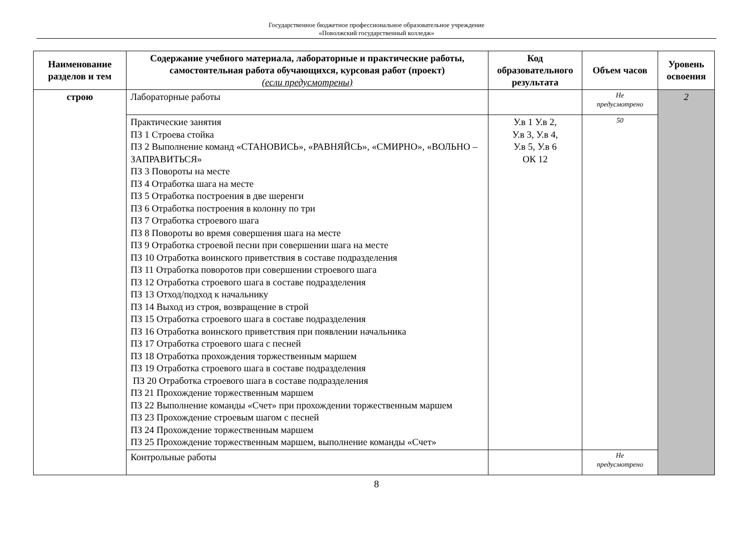Государственное бюджетное профессиональное образовательное учреждение
«Поволжский государственный колледж»
| Наименование разделов и тем | Содержание учебного материала, лабораторные и практические работы, самостоятельная работа обучающихся, курсовая работ (проект) (если предусмотрены) | Код образовательного результата | Объем часов | Уровень освоения |
| --- | --- | --- | --- | --- |
| строю | Лабораторные работы | | Не предусмотрено | 2 |
| | Практические занятия ПЗ 1 Строева стойка ПЗ 2 Выполнение команд «СТАНОВИСЬ», «РАВНЯЙСЬ», «СМИРНО», «ВОЛЬНО – ЗАПРАВИТЬСЯ» ПЗ 3 Повороты на месте ПЗ 4 Отработка шага на месте ПЗ 5 Отработка построения в две шеренги ПЗ 6 Отработка построения в колонну по три ПЗ 7 Отработка строевого шага ПЗ 8 Повороты во время совершения шага на месте ПЗ 9 Отработка строевой песни при совершении шага на месте ПЗ 10 Отработка воинского приветствия в составе подразделения ПЗ 11 Отработка поворотов при совершении строевого шага ПЗ 12 Отработка строевого шага в составе подразделения ПЗ 13 Отход/подход к начальнику ПЗ 14 Выход из строя, возвращение в строй ПЗ 15 Отработка строевого шага в составе подразделения ПЗ 16 Отработка воинского приветствия при появлении начальника ПЗ 17 Отработка строевого шага с песней ПЗ 18 Отработка прохождения торжественным маршем ПЗ 19 Отработка строевого шага в составе подразделения ПЗ 20 Отработка строевого шага в составе подразделения ПЗ 21 Прохождение торжественным маршем ПЗ 22 Выполнение команды «Счет» при прохождении торжественным маршем ПЗ 23 Прохождение строевым шагом с песней ПЗ 24 Прохождение торжественным маршем ПЗ 25 Прохождение торжественным маршем, выполнение команды «Счет» | У.в 1 У.в 2, У.в 3, У.в 4, У.в 5, У.в 6 ОК 12 | 50 | |
| | Контрольные работы | | Не предусмотрено | |
8